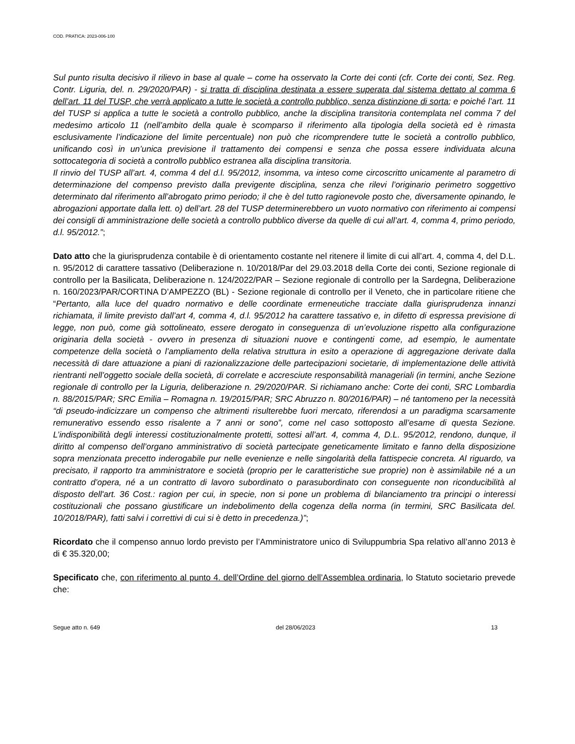COD. PRATICA: 2023-006-100
Sul punto risulta decisivo il rilievo in base al quale – come ha osservato la Corte dei conti (cfr. Corte dei conti, Sez. Reg. Contr. Liguria, del. n. 29/2020/PAR) - si tratta di disciplina destinata a essere superata dal sistema dettato al comma 6 dell’art. 11 del TUSP, che verrà applicato a tutte le società a controllo pubblico, senza distinzione di sorta; e poiché l’art. 11 del TUSP si applica a tutte le società a controllo pubblico, anche la disciplina transitoria contemplata nel comma 7 del medesimo articolo 11 (nell’ambito della quale è scomparso il riferimento alla tipologia della società ed è rimasta esclusivamente l’indicazione del limite percentuale) non può che ricomprendere tutte le società a controllo pubblico, unificando così in un’unica previsione il trattamento dei compensi e senza che possa essere individuata alcuna sottocategoria di società a controllo pubblico estranea alla disciplina transitoria.
Il rinvio del TUSP all’art. 4, comma 4 del d.l. 95/2012, insomma, va inteso come circoscritto unicamente al parametro di determinazione del compenso previsto dalla previgente disciplina, senza che rilevi l’originario perimetro soggettivo determinato dal riferimento all’abrogato primo periodo; il che è del tutto ragionevole posto che, diversamente opinando, le abrogazioni apportate dalla lett. o) dell’art. 28 del TUSP determinerebbero un vuoto normativo con riferimento ai compensi dei consigli di amministrazione delle società a controllo pubblico diverse da quelle di cui all’art. 4, comma 4, primo periodo, d.l. 95/2012.”;
Dato atto che la giurisprudenza contabile è di orientamento costante nel ritenere il limite di cui all’art. 4, comma 4, del D.L. n. 95/2012 di carattere tassativo (Deliberazione n. 10/2018/Par del 29.03.2018 della Corte dei conti, Sezione regionale di controllo per la Basilicata, Deliberazione n. 124/2022/PAR – Sezione regionale di controllo per la Sardegna, Deliberazione n. 160/2023/PAR/CORTINA D’AMPEZZO (BL) - Sezione regionale di controllo per il Veneto, che in particolare ritiene che “Pertanto, alla luce del quadro normativo e delle coordinate ermeneutiche tracciate dalla giurisprudenza innanzi richiamata, il limite previsto dall’art 4, comma 4, d.l. 95/2012 ha carattere tassativo e, in difetto di espressa previsione di legge, non può, come già sottolineato, essere derogato in conseguenza di un’evoluzione rispetto alla configurazione originaria della società - ovvero in presenza di situazioni nuove e contingenti come, ad esempio, le aumentate competenze della società o l’ampliamento della relativa struttura in esito a operazione di aggregazione derivate dalla necessità di dare attuazione a piani di razionalizzazione delle partecipazioni societarie, di implementazione delle attività rientranti nell’oggetto sociale della società, di correlate e accresciute responsabilità manageriali (in termini, anche Sezione regionale di controllo per la Liguria, deliberazione n. 29/2020/PAR. Si richiamano anche: Corte dei conti, SRC Lombardia n. 88/2015/PAR; SRC Emilia – Romagna n. 19/2015/PAR; SRC Abruzzo n. 80/2016/PAR) – né tantomeno per la necessità “di pseudo-indicizzare un compenso che altrimenti risulterebbe fuori mercato, riferendosi a un paradigma scarsamente remunerativo essendo esso risalente a 7 anni or sono”, come nel caso sottoposto all’esame di questa Sezione. L’indisponibilità degli interessi costituzionalmente protetti, sottesi all’art. 4, comma 4, D.L. 95/2012, rendono, dunque, il diritto al compenso dell’organo amministrativo di società partecipate geneticamente limitato e fanno della disposizione sopra menzionata precetto inderogabile pur nelle evenienze e nelle singolarità della fattispecie concreta. Al riguardo, va precisato, il rapporto tra amministratore e società (proprio per le caratteristiche sue proprie) non è assimilabile né a un contratto d’opera, né a un contratto di lavoro subordinato o parasubordinato con conseguente non riconducibilità al disposto dell'art. 36 Cost.: ragion per cui, in specie, non si pone un problema di bilanciamento tra principi o interessi costituzionali che possano giustificare un indebolimento della cogenza della norma (in termini, SRC Basilicata del. 10/2018/PAR), fatti salvi i correttivi di cui si è detto in precedenza.)”;
Ricordato che il compenso annuo lordo previsto per l’Amministratore unico di Sviluppumbria Spa relativo all’anno 2013 è di € 35.320,00;
Specificato che, con riferimento al punto 4. dell’Ordine del giorno dell’Assemblea ordinaria, lo Statuto societario prevede che:
Segue atto n. 649 del 28/06/2023 13